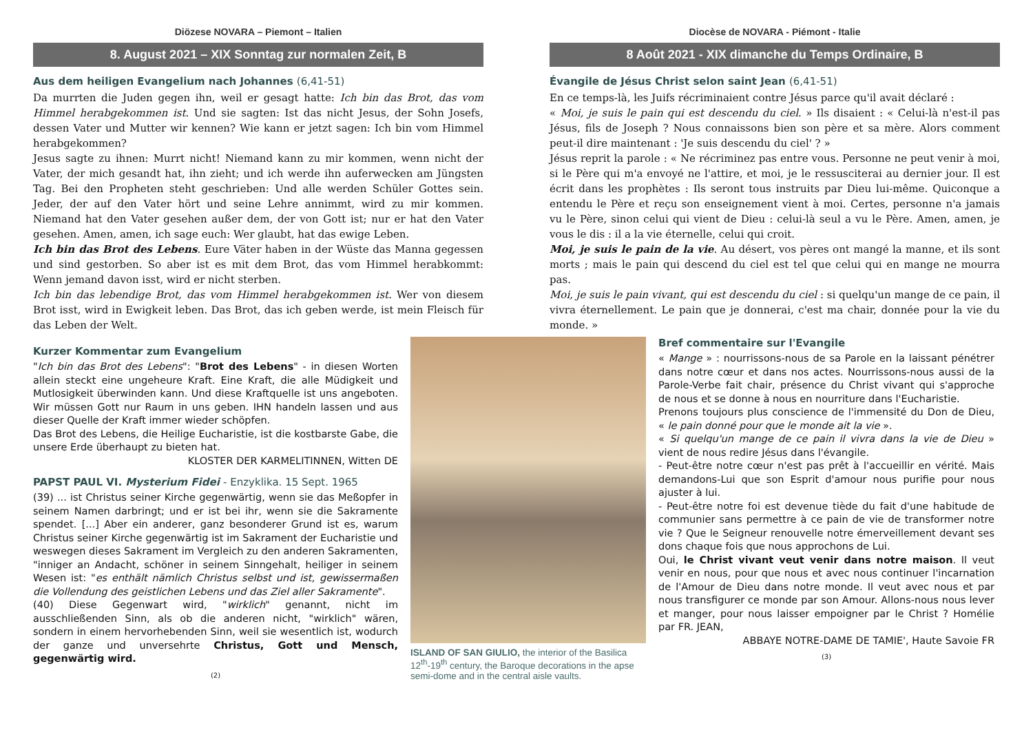Diözese NOVARA – Piemont – Italien
8. August 2021 – XIX Sonntag zur normalen Zeit, B
Aus dem heiligen Evangelium nach Johannes (6,41-51)
Da murrten die Juden gegen ihn, weil er gesagt hatte: Ich bin das Brot, das vom Himmel herabgekommen ist. Und sie sagten: Ist das nicht Jesus, der Sohn Josefs, dessen Vater und Mutter wir kennen? Wie kann er jetzt sagen: Ich bin vom Himmel herabgekommen?
Jesus sagte zu ihnen: Murrt nicht! Niemand kann zu mir kommen, wenn nicht der Vater, der mich gesandt hat, ihn zieht; und ich werde ihn auferwecken am Jüngsten Tag. Bei den Propheten steht geschrieben: Und alle werden Schüler Gottes sein. Jeder, der auf den Vater hört und seine Lehre annimmt, wird zu mir kommen. Niemand hat den Vater gesehen außer dem, der von Gott ist; nur er hat den Vater gesehen. Amen, amen, ich sage euch: Wer glaubt, hat das ewige Leben.
Ich bin das Brot des Lebens. Eure Väter haben in der Wüste das Manna gegessen und sind gestorben. So aber ist es mit dem Brot, das vom Himmel herabkommt: Wenn jemand davon isst, wird er nicht sterben.
Ich bin das lebendige Brot, das vom Himmel herabgekommen ist. Wer von diesem Brot isst, wird in Ewigkeit leben. Das Brot, das ich geben werde, ist mein Fleisch für das Leben der Welt.
Kurzer Kommentar zum Evangelium
"Ich bin das Brot des Lebens": "Brot des Lebens" - in diesen Worten allein steckt eine ungeheure Kraft. Eine Kraft, die alle Müdigkeit und Mutlosigkeit überwinden kann. Und diese Kraftquelle ist uns angeboten. Wir müssen Gott nur Raum in uns geben. IHN handeln lassen und aus dieser Quelle der Kraft immer wieder schöpfen.
Das Brot des Lebens, die Heilige Eucharistie, ist die kostbarste Gabe, die unsere Erde überhaupt zu bieten hat.
KLOSTER DER KARMELITINNEN, Witten DE
PAPST PAUL VI. Mysterium Fidei - Enzyklika. 15 Sept. 1965
(39) ... ist Christus seiner Kirche gegenwärtig, wenn sie das Meßopfer in seinem Namen darbringt; und er ist bei ihr, wenn sie die Sakramente spendet. [...] Aber ein anderer, ganz besonderer Grund ist es, warum Christus seiner Kirche gegenwärtig ist im Sakrament der Eucharistie und weswegen dieses Sakrament im Vergleich zu den anderen Sakramenten, "inniger an Andacht, schöner in seinem Sinngehalt, heiliger in seinem Wesen ist: "es enthält nämlich Christus selbst und ist, gewissermaßen die Vollendung des geistlichen Lebens und das Ziel aller Sakramente".
(40) Diese Gegenwart wird, "wirklich" genannt, nicht im ausschließenden Sinn, als ob die anderen nicht, "wirklich" wären, sondern in einem hervorhebenden Sinn, weil sie wesentlich ist, wodurch der ganze und unversehrte Christus, Gott und Mensch, gegenwärtig wird.
(2)
Diocèse de NOVARA - Piémont - Italie
8 Août 2021 - XIX dimanche du Temps Ordinaire, B
Évangile de Jésus Christ selon saint Jean (6,41-51)
En ce temps-là, les Juifs récriminaient contre Jésus parce qu'il avait déclaré :
« Moi, je suis le pain qui est descendu du ciel. » Ils disaient : « Celui-là n'est-il pas Jésus, fils de Joseph ? Nous connaissons bien son père et sa mère. Alors comment peut-il dire maintenant : 'Je suis descendu du ciel' ? »
Jésus reprit la parole : « Ne récriminez pas entre vous. Personne ne peut venir à moi, si le Père qui m'a envoyé ne l'attire, et moi, je le ressusciterai au dernier jour. Il est écrit dans les prophètes : Ils seront tous instruits par Dieu lui-même. Quiconque a entendu le Père et reçu son enseignement vient à moi. Certes, personne n'a jamais vu le Père, sinon celui qui vient de Dieu : celui-là seul a vu le Père. Amen, amen, je vous le dis : il a la vie éternelle, celui qui croit.
Moi, je suis le pain de la vie. Au désert, vos pères ont mangé la manne, et ils sont morts ; mais le pain qui descend du ciel est tel que celui qui en mange ne mourra pas.
Moi, je suis le pain vivant, qui est descendu du ciel : si quelqu'un mange de ce pain, il vivra éternellement. Le pain que je donnerai, c'est ma chair, donnée pour la vie du monde. »
ISLAND OF SAN GIULIO, the interior of the Basilica 12<sup>th</sup>-19<sup>th</sup> century, the Baroque decorations in the apse semi-dome and in the central aisle vaults.
Bref commentaire sur l'Evangile
« Mange » : nourrissons-nous de sa Parole en la laissant pénétrer dans notre cœur et dans nos actes. Nourrissons-nous aussi de la Parole-Verbe fait chair, présence du Christ vivant qui s'approche de nous et se donne à nous en nourriture dans l'Eucharistie.
Prenons toujours plus conscience de l'immensité du Don de Dieu, « le pain donné pour que le monde ait la vie ».
« Si quelqu'un mange de ce pain il vivra dans la vie de Dieu » vient de nous redire Jésus dans l'évangile.
- Peut-être notre cœur n'est pas prêt à l'accueillir en vérité. Mais demandons-Lui que son Esprit d'amour nous purifie pour nous ajuster à lui.
- Peut-être notre foi est devenue tiède du fait d'une habitude de communier sans permettre à ce pain de vie de transformer notre vie ? Que le Seigneur renouvelle notre émerveillement devant ses dons chaque fois que nous approchons de Lui.
Oui, le Christ vivant veut venir dans notre maison. Il veut venir en nous, pour que nous et avec nous continuer l'incarnation de l'Amour de Dieu dans notre monde. Il veut avec nous et par nous transfigurer ce monde par son Amour. Allons-nous nous lever et manger, pour nous laisser empoigner par le Christ ? Homélie par FR. JEAN,
ABBAYE NOTRE-DAME DE TAMIE', Haute Savoie FR
(3)